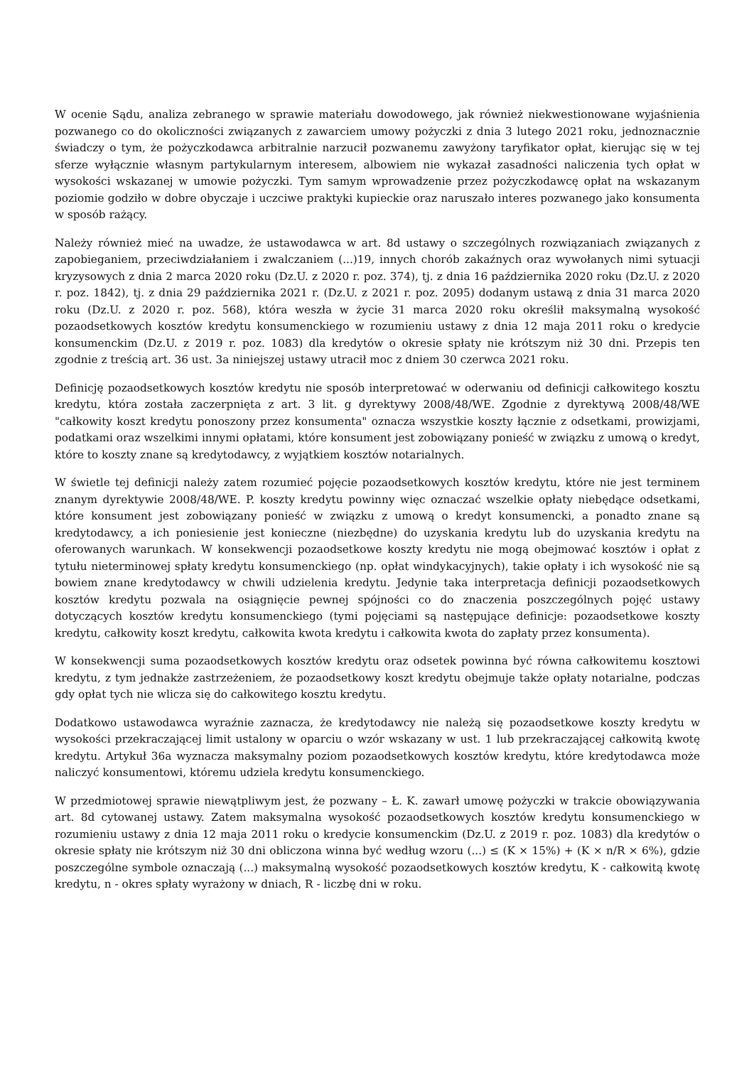W ocenie Sądu, analiza zebranego w sprawie materiału dowodowego, jak również niekwestionowane wyjaśnienia pozwanego co do okoliczności związanych z zawarciem umowy pożyczki z dnia 3 lutego 2021 roku, jednoznacznie świadczy o tym, że pożyczkodawca arbitralnie narzucił pozwanemu zawyżony taryfikator opłat, kierując się w tej sferze wyłącznie własnym partykularnym interesem, albowiem nie wykazał zasadności naliczenia tych opłat w wysokości wskazanej w umowie pożyczki. Tym samym wprowadzenie przez pożyczkodawcę opłat na wskazanym poziomie godziło w dobre obyczaje i uczciwe praktyki kupieckie oraz naruszało interes pozwanego jako konsumenta w sposób rażący.
Należy również mieć na uwadze, że ustawodawca w art. 8d ustawy o szczególnych rozwiązaniach związanych z zapobieganiem, przeciwdziałaniem i zwalczaniem (...)19, innych chorób zakaźnych oraz wywołanych nimi sytuacji kryzysowych z dnia 2 marca 2020 roku (Dz.U. z 2020 r. poz. 374), tj. z dnia 16 października 2020 roku (Dz.U. z 2020 r. poz. 1842), tj. z dnia 29 października 2021 r. (Dz.U. z 2021 r. poz. 2095) dodanym ustawą z dnia 31 marca 2020 roku (Dz.U. z 2020 r. poz. 568), która weszła w życie 31 marca 2020 roku określił maksymalną wysokość pozaodsetkowych kosztów kredytu konsumenckiego w rozumieniu ustawy z dnia 12 maja 2011 roku o kredycie konsumenckim (Dz.U. z 2019 r. poz. 1083) dla kredytów o okresie spłaty nie krótszym niż 30 dni. Przepis ten zgodnie z treścią art. 36 ust. 3a niniejszej ustawy utracił moc z dniem 30 czerwca 2021 roku.
Definicję pozaodsetkowych kosztów kredytu nie sposób interpretować w oderwaniu od definicji całkowitego kosztu kredytu, która została zaczerpnięta z art. 3 lit. g dyrektywy 2008/48/WE. Zgodnie z dyrektywą 2008/48/WE "całkowity koszt kredytu ponoszony przez konsumenta" oznacza wszystkie koszty łącznie z odsetkami, prowizjami, podatkami oraz wszelkimi innymi opłatami, które konsument jest zobowiązany ponieść w związku z umową o kredyt, które to koszty znane są kredytodawcy, z wyjątkiem kosztów notarialnych.
W świetle tej definicji należy zatem rozumieć pojęcie pozaodsetkowych kosztów kredytu, które nie jest terminem znanym dyrektywie 2008/48/WE. P. koszty kredytu powinny więc oznaczać wszelkie opłaty niebędące odsetkami, które konsument jest zobowiązany ponieść w związku z umową o kredyt konsumencki, a ponadto znane są kredytodawcy, a ich poniesienie jest konieczne (niezbędne) do uzyskania kredytu lub do uzyskania kredytu na oferowanych warunkach. W konsekwencji pozaodsetkowe koszty kredytu nie mogą obejmować kosztów i opłat z tytułu nieterminowej spłaty kredytu konsumenckiego (np. opłat windykacyjnych), takie opłaty i ich wysokość nie są bowiem znane kredytodawcy w chwili udzielenia kredytu. Jedynie taka interpretacja definicji pozaodsetkowych kosztów kredytu pozwala na osiągnięcie pewnej spójności co do znaczenia poszczególnych pojęć ustawy dotyczących kosztów kredytu konsumenckiego (tymi pojęciami są następujące definicje: pozaodsetkowe koszty kredytu, całkowity koszt kredytu, całkowita kwota kredytu i całkowita kwota do zapłaty przez konsumenta).
W konsekwencji suma pozaodsetkowych kosztów kredytu oraz odsetek powinna być równa całkowitemu kosztowi kredytu, z tym jednakże zastrzeżeniem, że pozaodsetkowy koszt kredytu obejmuje także opłaty notarialne, podczas gdy opłat tych nie wlicza się do całkowitego kosztu kredytu.
Dodatkowo ustawodawca wyraźnie zaznacza, że kredytodawcy nie należą się pozaodsetkowe koszty kredytu w wysokości przekraczającej limit ustalony w oparciu o wzór wskazany w ust. 1 lub przekraczającej całkowitą kwotę kredytu. Artykuł 36a wyznacza maksymalny poziom pozaodsetkowych kosztów kredytu, które kredytodawca może naliczyć konsumentowi, któremu udziela kredytu konsumenckiego.
W przedmiotowej sprawie niewątpliwym jest, że pozwany – Ł. K. zawarł umowę pożyczki w trakcie obowiązywania art. 8d cytowanej ustawy. Zatem maksymalna wysokość pozaodsetkowych kosztów kredytu konsumenckiego w rozumieniu ustawy z dnia 12 maja 2011 roku o kredycie konsumenckim (Dz.U. z 2019 r. poz. 1083) dla kredytów o okresie spłaty nie krótszym niż 30 dni obliczona winna być według wzoru (...) ≤ (K × 15%) + (K × n/R × 6%), gdzie poszczególne symbole oznaczają (...) maksymalną wysokość pozaodsetkowych kosztów kredytu, K - całkowitą kwotę kredytu, n - okres spłaty wyrażony w dniach, R - liczbę dni w roku.